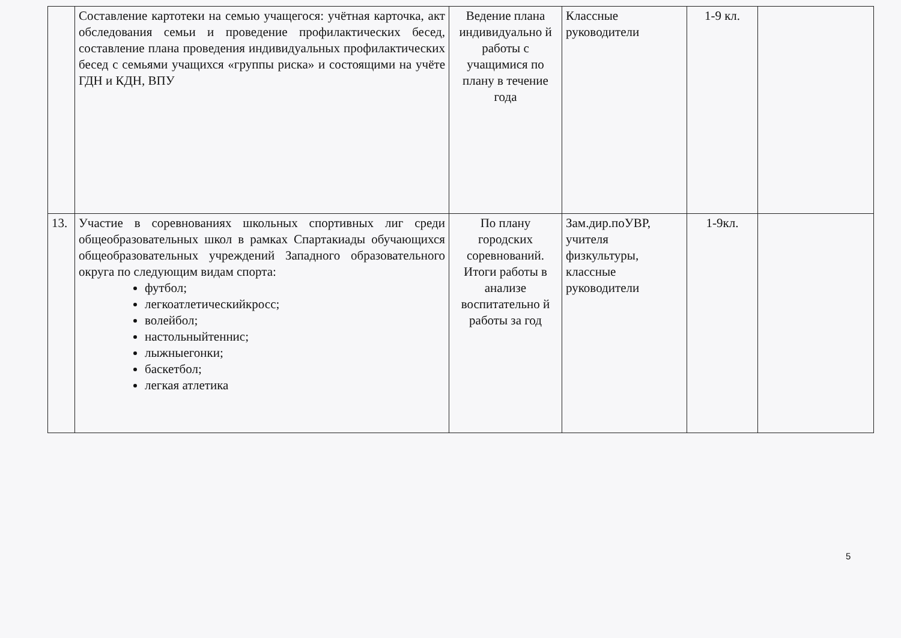| | Составление картотеки на семью учащегося: учётная карточка, акт обследования семьи и проведение профилактических бесед, составление плана проведения индивидуальных профилактических бесед с семьями учащихся «группы риска» и состоящими на учёте ГДН и КДН, ВПУ | Ведение плана индивидуально й работы с учащимися по плану в течение года | Классные руководители | 1-9 кл. | |
| 13. | Участие в соревнованиях школьных спортивных лиг среди общеобразовательных школ в рамках Спартакиады обучающихся общеобразовательных учреждений Западного образовательного округа по следующим видам спорта: футбол; легкоатлетическийкросс; волейбол; настольныйтеннис; лыжныегонки; баскетбол; легкая атлетика | По плану городских соревнований. Итоги работы в анализе воспитательно й работы за год | Зам.дир.поУВР, учителя физкультуры, классные руководители | 1-9кл. | |
5